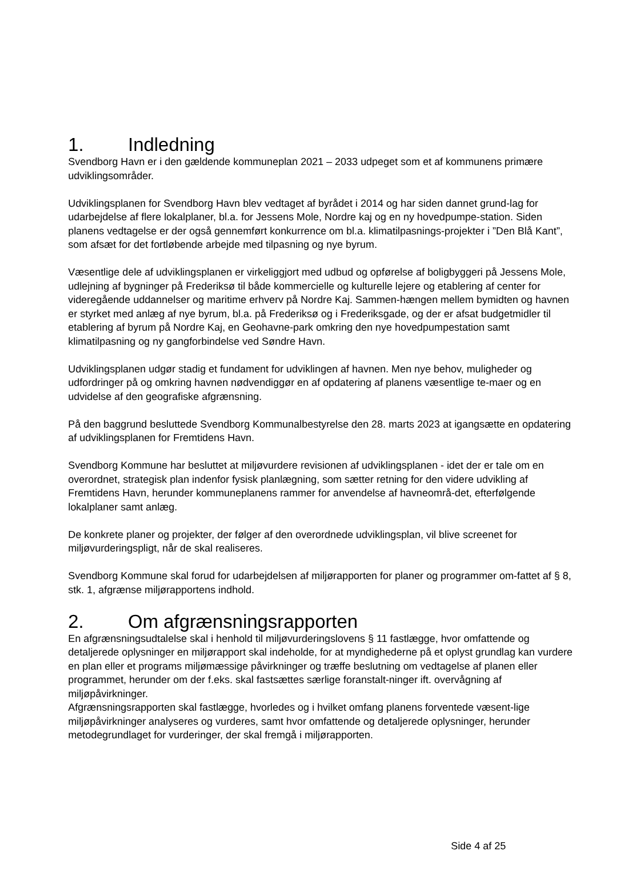1. Indledning
Svendborg Havn er i den gældende kommuneplan 2021 – 2033 udpeget som et af kommunens primære udviklingsområder.
Udviklingsplanen for Svendborg Havn blev vedtaget af byrådet i 2014 og har siden dannet grund-lag for udarbejdelse af flere lokalplaner, bl.a. for Jessens Mole, Nordre kaj og en ny hovedpumpe-station. Siden planens vedtagelse er der også gennemført konkurrence om bl.a. klimatilpasnings-projekter i ”Den Blå Kant”, som afsæt for det fortløbende arbejde med tilpasning og nye byrum.
Væsentlige dele af udviklingsplanen er virkeliggjort med udbud og opførelse af boligbyggeri på Jessens Mole, udlejning af bygninger på Frederiksø til både kommercielle og kulturelle lejere og etablering af center for videregående uddannelser og maritime erhverv på Nordre Kaj. Sammen-hængen mellem bymidten og havnen er styrket med anlæg af nye byrum, bl.a. på Frederiksø og i Frederiksgade, og der er afsat budgetmidler til etablering af byrum på Nordre Kaj, en Geohavne-park omkring den nye hovedpumpestation samt klimatilpasning og ny gangforbindelse ved Søndre Havn.
Udviklingsplanen udgør stadig et fundament for udviklingen af havnen. Men nye behov, muligheder og udfordringer på og omkring havnen nødvendiggør en af opdatering af planens væsentlige te-maer og en udvidelse af den geografiske afgrænsning.
På den baggrund besluttede Svendborg Kommunalbestyrelse den 28. marts 2023 at igangsætte en opdatering af udviklingsplanen for Fremtidens Havn.
Svendborg Kommune har besluttet at miljøvurdere revisionen af udviklingsplanen - idet der er tale om en overordnet, strategisk plan indenfor fysisk planlægning, som sætter retning for den videre udvikling af Fremtidens Havn, herunder kommuneplanens rammer for anvendelse af havneområ-det, efterfølgende lokalplaner samt anlæg.
De konkrete planer og projekter, der følger af den overordnede udviklingsplan, vil blive screenet for miljøvurderingspligt, når de skal realiseres.
Svendborg Kommune skal forud for udarbejdelsen af miljørapporten for planer og programmer om-fattet af § 8, stk. 1, afgrænse miljørapportens indhold.
2. Om afgrænsningsrapporten
En afgrænsningsudtalelse skal i henhold til miljøvurderingslovens § 11 fastlægge, hvor omfattende og detaljerede oplysninger en miljørapport skal indeholde, for at myndighederne på et oplyst grundlag kan vurdere en plan eller et programs miljømæssige påvirkninger og træffe beslutning om vedtagelse af planen eller programmet, herunder om der f.eks. skal fastsættes særlige foranstalt-ninger ift. overvågning af miljøpåvirkninger.
Afgrænsningsrapporten skal fastlægge, hvorledes og i hvilket omfang planens forventede væsent-lige miljøpåvirkninger analyseres og vurderes, samt hvor omfattende og detaljerede oplysninger, herunder metodegrundlaget for vurderinger, der skal fremgå i miljørapporten.
Side 4 af 25